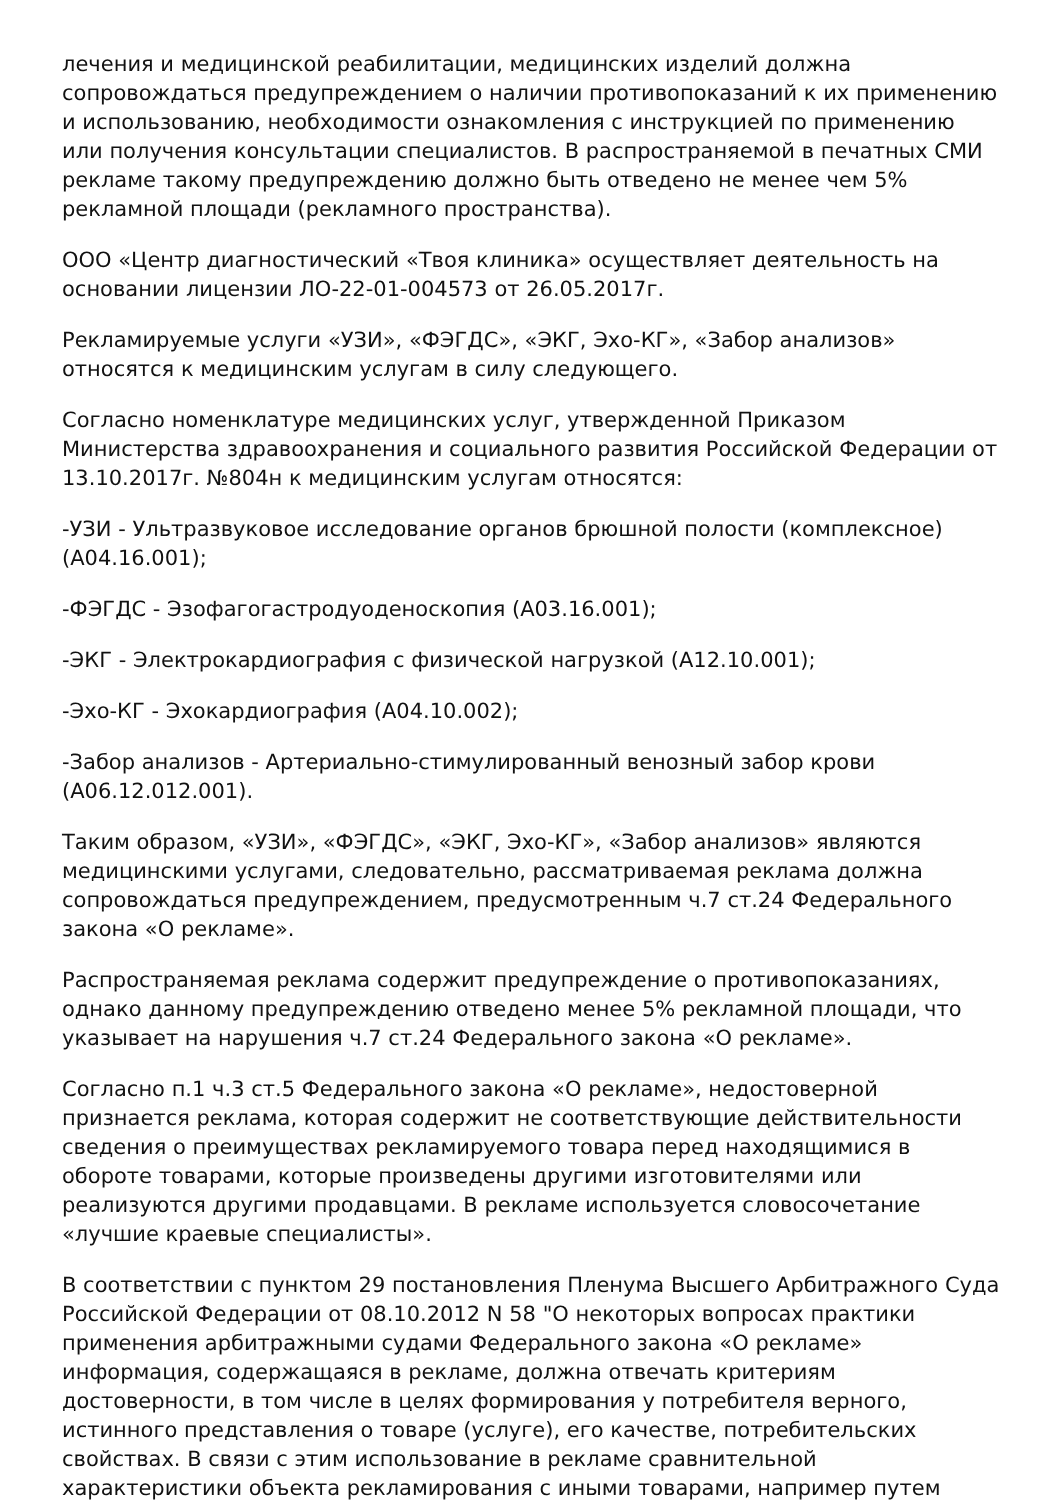лечения и медицинской реабилитации, медицинских изделий должна сопровождаться предупреждением о наличии противопоказаний к их применению и использованию, необходимости ознакомления с инструкцией по применению или получения консультации специалистов. В распространяемой в печатных СМИ рекламе такому предупреждению должно быть отведено не менее чем 5% рекламной площади (рекламного пространства).
ООО «Центр диагностический «Твоя клиника» осуществляет деятельность на основании лицензии ЛО-22-01-004573 от 26.05.2017г.
Рекламируемые услуги «УЗИ», «ФЭГДС», «ЭКГ, Эхо-КГ», «Забор анализов» относятся к медицинским услугам в силу следующего.
Согласно номенклатуре медицинских услуг, утвержденной Приказом Министерства здравоохранения и социального развития Российской Федерации от 13.10.2017г. №804н к медицинским услугам относятся:
-УЗИ - Ультразвуковое исследование органов брюшной полости (комплексное) (А04.16.001);
-ФЭГДС - Эзофагогастродуоденоскопия (А03.16.001);
-ЭКГ - Электрокардиография с физической нагрузкой (А12.10.001);
-Эхо-КГ - Эхокардиография (А04.10.002);
-Забор анализов - Артериально-стимулированный венозный забор крови (А06.12.012.001).
Таким образом, «УЗИ», «ФЭГДС», «ЭКГ, Эхо-КГ», «Забор анализов» являются медицинскими услугами, следовательно, рассматриваемая реклама должна сопровождаться предупреждением, предусмотренным ч.7 ст.24 Федерального закона «О рекламе».
Распространяемая реклама содержит предупреждение о противопоказаниях, однако данному предупреждению отведено менее 5% рекламной площади, что указывает на нарушения ч.7 ст.24 Федерального закона «О рекламе».
Согласно п.1 ч.3 ст.5 Федерального закона «О рекламе», недостоверной признается реклама, которая содержит не соответствующие действительности сведения о преимуществах рекламируемого товара перед находящимися в обороте товарами, которые произведены другими изготовителями или реализуются другими продавцами. В рекламе используется словосочетание «лучшие краевые специалисты».
В соответствии с пунктом 29 постановления Пленума Высшего Арбитражного Суда Российской Федерации от 08.10.2012 N 58 "О некоторых вопросах практики применения арбитражными судами Федерального закона «О рекламе» информация, содержащаяся в рекламе, должна отвечать критериям достоверности, в том числе в целях формирования у потребителя верного, истинного представления о товаре (услуге), его качестве, потребительских свойствах. В связи с этим использование в рекламе сравнительной характеристики объекта рекламирования с иными товарами, например путем